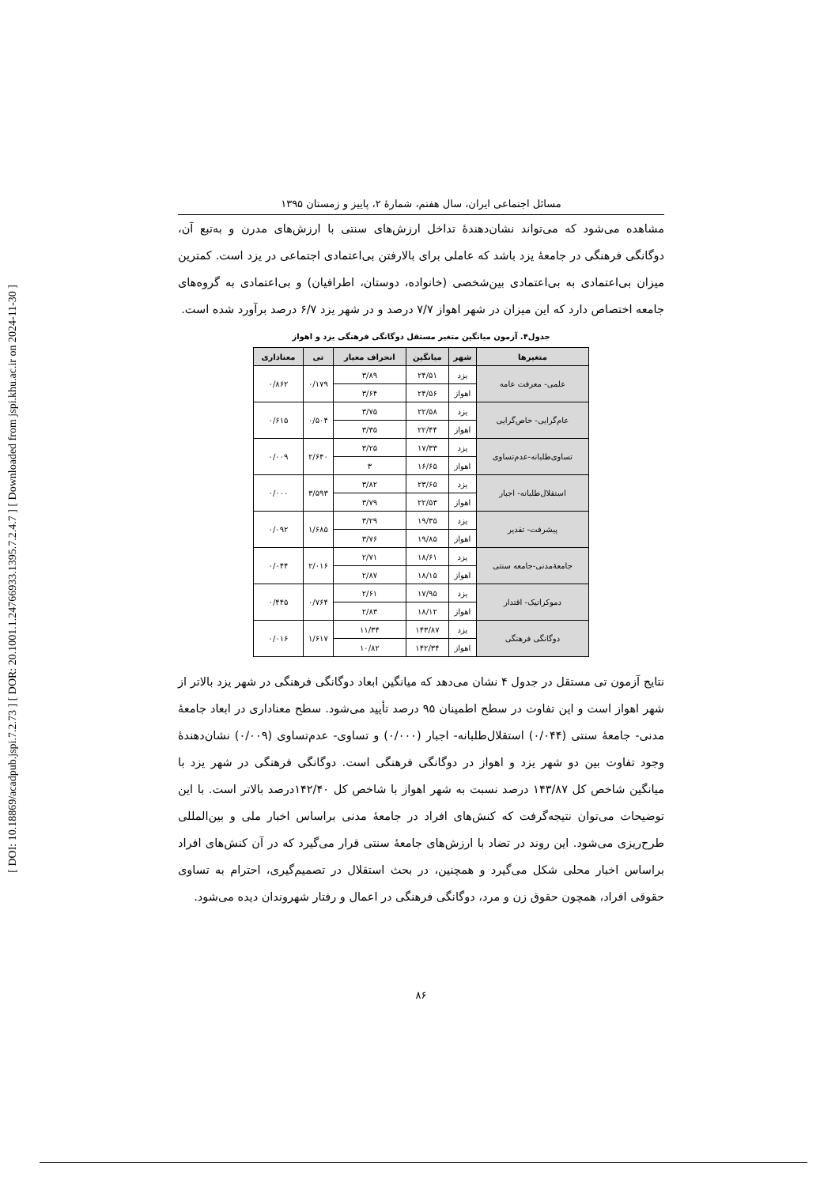[ DOI: 10.18869/acadpub.jspi.7.2.73 ] [ DOR: 20.1001.1.24766933.1395.7.2.4.7 ] [ Downloaded from jspi.khu.ac.ir on 2024-11-30 ]
مسائل اجتماعی ایران، سال هفتم، شمارۀ ۲، پاییز و زمستان ۱۳۹۵
مشاهده می‌شود که می‌تواند نشان‌دهندۀ تداخل ارزش‌های سنتی با ارزش‌های مدرن و به‌تبع آن، دوگانگی فرهنگی در جامعۀ یزد باشد که عاملی برای بالارفتن بی‌اعتمادی اجتماعی در یزد است. کمترین میزان بی‌اعتمادی به بی‌اعتمادی بین‌شخصی (خانواده، دوستان، اطرافیان) و بی‌اعتمادی به گروه‌های جامعه اختصاص دارد که این میزان در شهر اهواز ۷/۷ درصد و در شهر یزد ۶/۷ درصد برآورد شده است.
جدول۴. آزمون میانگین متغیر مستقل دوگانگی فرهنگی یزد و اهواز
| متغیرها | شهر | میانگین | انحراف معیار | تی | معناداری |
| --- | --- | --- | --- | --- | --- |
| علمی- معرفت عامه | یزد | ۲۴/۵۱ | ۳/۸۹ | ۰/۱۷۹ | ۰/۸۶۲ |
| | اهواز | ۲۴/۵۶ | ۳/۶۴ | | |
| عام‌گرایی- خاص‌گرایی | یزد | ۲۲/۵۸ | ۳/۷۵ | ۰/۵۰۴ | ۰/۶۱۵ |
| | اهواز | ۲۲/۴۴ | ۳/۳۵ | | |
| تساوی‌طلبانه-عدم‌تساوی | یزد | ۱۷/۳۳ | ۳/۲۵ | ۲/۶۴۰ | ۰/۰۰۹ |
| | اهواز | ۱۶/۶۵ | ۳ | | |
| استقلال‌طلبانه- اجبار | یزد | ۲۳/۶۵ | ۳/۸۲ | ۳/۵۹۳ | ۰/۰۰۰ |
| | اهواز | ۲۲/۵۳ | ۳/۷۹ | | |
| پیشرفت- تقدیر | یزد | ۱۹/۳۵ | ۳/۲۹ | ۱/۶۸۵ | ۰/۰۹۲ |
| | اهواز | ۱۹/۸۵ | ۳/۷۶ | | |
| جامعۀمدنی-جامعه سنتی | یزد | ۱۸/۶۱ | ۲/۷۱ | ۲/۰۱۶ | ۰/۰۴۴ |
| | اهواز | ۱۸/۱۵ | ۲/۸۷ | | |
| دموکراتیک- اقتدار | یزد | ۱۷/۹۵ | ۲/۶۱ | ۰/۷۶۴ | ۰/۴۴۵ |
| | اهواز | ۱۸/۱۲ | ۲/۸۳ | | |
| دوگانگی فرهنگی | یزد | ۱۴۳/۸۷ | ۱۱/۳۴ | ۱/۶۱۷ | ۰/۰۱۶ |
| | اهواز | ۱۴۲/۳۴ | ۱۰/۸۲ | | |
نتایج آزمون تی مستقل در جدول ۴ نشان می‌دهد که میانگین ابعاد دوگانگی فرهنگی در شهر یزد بالاتر از شهر اهواز است و این تفاوت در سطح اطمینان ۹۵ درصد تأیید می‌شود. سطح معناداری در ابعاد جامعۀ مدنی- جامعۀ سنتی (۰/۰۴۴) استقلال‌طلبانه- اجبار (۰/۰۰۰) و تساوی- عدم‌تساوی (۰/۰۰۹) نشان‌دهندۀ وجود تفاوت بین دو شهر یزد و اهواز در دوگانگی فرهنگی است. دوگانگی فرهنگی در شهر یزد با میانگین شاخص کل ۱۴۳/۸۷ درصد نسبت به شهر اهواز با شاخص کل ۱۴۲/۴۰درصد بالاتر است. با این توضیحات می‌توان نتیجه‌گرفت که کنش‌های افراد در جامعۀ مدنی براساس اخبار ملی و بین‌المللی طرح‌ریزی می‌شود. این روند در تضاد با ارزش‌های جامعۀ سنتی قرار می‌گیرد که در آن کنش‌های افراد براساس اخبار محلی شکل می‌گیرد و همچنین، در بحث استقلال در تصمیم‌گیری، احترام به تساوی حقوقی افراد، همچون حقوق زن و مرد، دوگانگی فرهنگی در اعمال و رفتار شهروندان دیده می‌شود.
۸۶